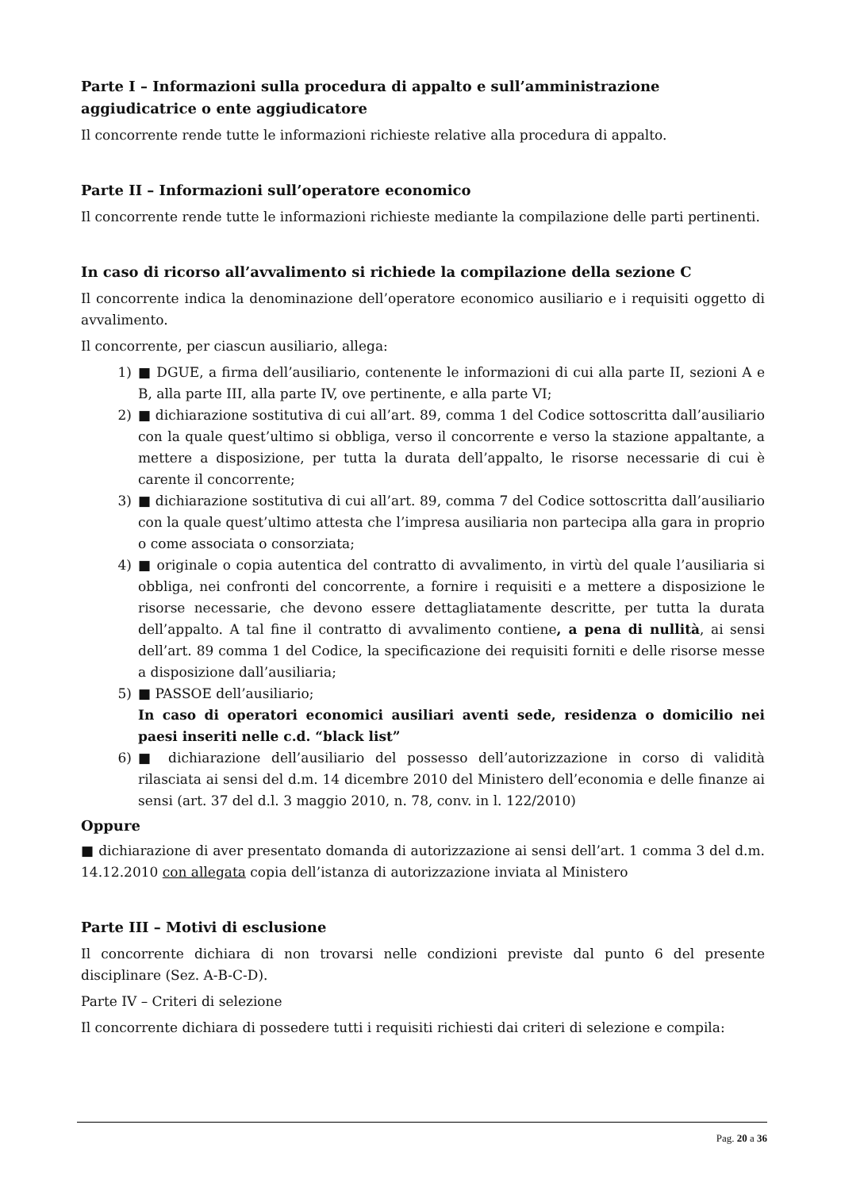Parte I – Informazioni sulla procedura di appalto e sull’amministrazione aggiudicatrice o ente aggiudicatore
Il concorrente rende tutte le informazioni richieste relative alla procedura di appalto.
Parte II – Informazioni sull’operatore economico
Il concorrente rende tutte le informazioni richieste mediante la compilazione delle parti pertinenti.
In caso di ricorso all’avvalimento si richiede la compilazione della sezione C
Il concorrente indica la denominazione dell’operatore economico ausiliario e i requisiti oggetto di avvalimento.
Il concorrente, per ciascun ausiliario, allega:
1) ■ DGUE, a firma dell’ausiliario, contenente le informazioni di cui alla parte II, sezioni A e B, alla parte III, alla parte IV, ove pertinente, e alla parte VI;
2) ■ dichiarazione sostitutiva di cui all’art. 89, comma 1 del Codice sottoscritta dall’ausiliario con la quale quest’ultimo si obbliga, verso il concorrente e verso la stazione appaltante, a mettere a disposizione, per tutta la durata dell’appalto, le risorse necessarie di cui è carente il concorrente;
3) ■ dichiarazione sostitutiva di cui all’art. 89, comma 7 del Codice sottoscritta dall’ausiliario con la quale quest’ultimo attesta che l’impresa ausiliaria non partecipa alla gara in proprio o come associata o consorziata;
4) ■ originale o copia autentica del contratto di avvalimento, in virtù del quale l’ausiliaria si obbliga, nei confronti del concorrente, a fornire i requisiti e a mettere a disposizione le risorse necessarie, che devono essere dettagliatamente descritte, per tutta la durata dell’appalto. A tal fine il contratto di avvalimento contiene, a pena di nullità, ai sensi dell’art. 89 comma 1 del Codice, la specificazione dei requisiti forniti e delle risorse messe a disposizione dall’ausiliaria;
5) ■ PASSOE dell’ausiliario;
In caso di operatori economici ausiliari aventi sede, residenza o domicilio nei paesi inseriti nelle c.d. “black list”
6) ■ dichiarazione dell’ausiliario del possesso dell’autorizzazione in corso di validità rilasciata ai sensi del d.m. 14 dicembre 2010 del Ministero dell’economia e delle finanze ai sensi (art. 37 del d.l. 3 maggio 2010, n. 78, conv. in l. 122/2010)
Oppure
■ dichiarazione di aver presentato domanda di autorizzazione ai sensi dell’art. 1 comma 3 del d.m. 14.12.2010 con allegata copia dell’istanza di autorizzazione inviata al Ministero
Parte III – Motivi di esclusione
Il concorrente dichiara di non trovarsi nelle condizioni previste dal punto 6 del presente disciplinare (Sez. A-B-C-D).
Parte IV – Criteri di selezione
Il concorrente dichiara di possedere tutti i requisiti richiesti dai criteri di selezione e compila:
Pag. 20 a 36